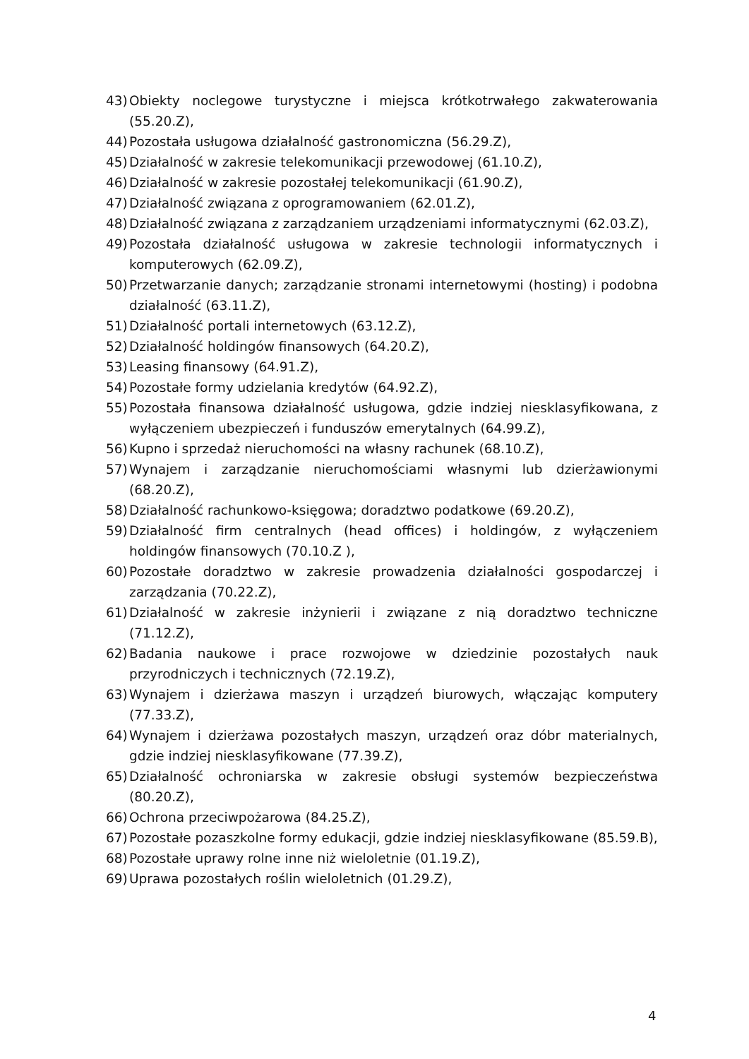43) Obiekty noclegowe turystyczne i miejsca krótkotrwałego zakwaterowania (55.20.Z),
44) Pozostała usługowa działalność gastronomiczna (56.29.Z),
45) Działalność w zakresie telekomunikacji przewodowej (61.10.Z),
46) Działalność w zakresie pozostałej telekomunikacji (61.90.Z),
47) Działalność związana z oprogramowaniem (62.01.Z),
48) Działalność związana z zarządzaniem urządzeniami informatycznymi (62.03.Z),
49) Pozostała działalność usługowa w zakresie technologii informatycznych i komputerowych (62.09.Z),
50) Przetwarzanie danych; zarządzanie stronami internetowymi (hosting) i podobna działalność (63.11.Z),
51) Działalność portali internetowych (63.12.Z),
52) Działalność holdingów finansowych (64.20.Z),
53) Leasing finansowy (64.91.Z),
54) Pozostałe formy udzielania kredytów (64.92.Z),
55) Pozostała finansowa działalność usługowa, gdzie indziej niesklasyfikowana, z wyłączeniem ubezpieczeń i funduszów emerytalnych (64.99.Z),
56) Kupno i sprzedaż nieruchomości na własny rachunek (68.10.Z),
57) Wynajem i zarządzanie nieruchomościami własnymi lub dzierżawionymi (68.20.Z),
58) Działalność rachunkowo-księgowa; doradztwo podatkowe (69.20.Z),
59) Działalność firm centralnych (head offices) i holdingów, z wyłączeniem holdingów finansowych (70.10.Z ),
60) Pozostałe doradztwo w zakresie prowadzenia działalności gospodarczej i zarządzania (70.22.Z),
61) Działalność w zakresie inżynierii i związane z nią doradztwo techniczne (71.12.Z),
62) Badania naukowe i prace rozwojowe w dziedzinie pozostałych nauk przyrodniczych i technicznych (72.19.Z),
63) Wynajem i dzierżawa maszyn i urządzeń biurowych, włączając komputery (77.33.Z),
64) Wynajem i dzierżawa pozostałych maszyn, urządzeń oraz dóbr materialnych, gdzie indziej niesklasyfikowane (77.39.Z),
65) Działalność ochroniarska w zakresie obsługi systemów bezpieczeństwa (80.20.Z),
66) Ochrona przeciwpożarowa (84.25.Z),
67) Pozostałe pozaszkolne formy edukacji, gdzie indziej niesklasyfikowane (85.59.B),
68) Pozostałe uprawy rolne inne niż wieloletnie (01.19.Z),
69) Uprawa pozostałych roślin wieloletnich (01.29.Z),
4